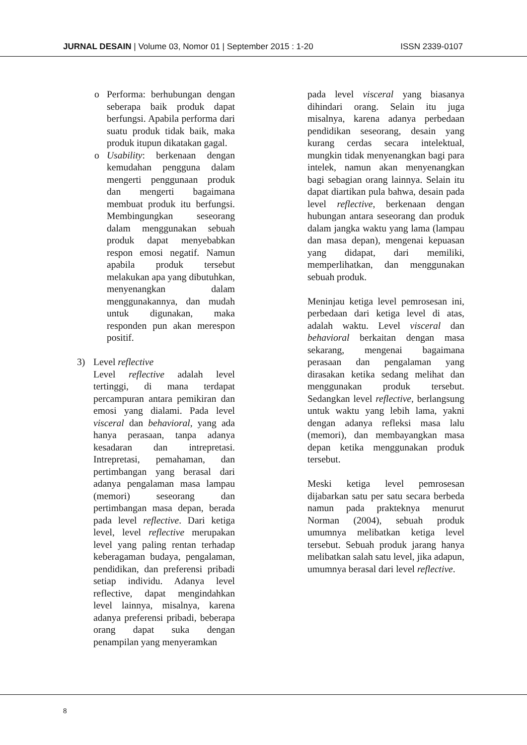JURNAL DESAIN | Volume 03, Nomor 01 | September 2015 : 1-20 ISSN 2339-0107
o Performa: berhubungan dengan seberapa baik produk dapat berfungsi. Apabila performa dari suatu produk tidak baik, maka produk itupun dikatakan gagal.
o Usability: berkenaan dengan kemudahan pengguna dalam mengerti penggunaan produk dan mengerti bagaimana membuat produk itu berfungsi. Membingungkan seseorang dalam menggunakan sebuah produk dapat menyebabkan respon emosi negatif. Namun apabila produk tersebut melakukan apa yang dibutuhkan, menyenangkan dalam menggunakannya, dan mudah untuk digunakan, maka responden pun akan merespon positif.
3) Level reflective
Level reflective adalah level tertinggi, di mana terdapat percampuran antara pemikiran dan emosi yang dialami. Pada level visceral dan behavioral, yang ada hanya perasaan, tanpa adanya kesadaran dan intrepretasi. Intrepretasi, pemahaman, dan pertimbangan yang berasal dari adanya pengalaman masa lampau (memori) seseorang dan pertimbangan masa depan, berada pada level reflective. Dari ketiga level, level reflective merupakan level yang paling rentan terhadap keberagaman budaya, pengalaman, pendidikan, dan preferensi pribadi setiap individu. Adanya level reflective, dapat mengindahkan level lainnya, misalnya, karena adanya preferensi pribadi, beberapa orang dapat suka dengan penampilan yang menyeramkan
pada level visceral yang biasanya dihindari orang. Selain itu juga misalnya, karena adanya perbedaan pendidikan seseorang, desain yang kurang cerdas secara intelektual, mungkin tidak menyenangkan bagi para intelek, namun akan menyenangkan bagi sebagian orang lainnya. Selain itu dapat diartikan pula bahwa, desain pada level reflective, berkenaan dengan hubungan antara seseorang dan produk dalam jangka waktu yang lama (lampau dan masa depan), mengenai kepuasan yang didapat, dari memiliki, memperlihatkan, dan menggunakan sebuah produk.
Meninjau ketiga level pemrosesan ini, perbedaan dari ketiga level di atas, adalah waktu. Level visceral dan behavioral berkaitan dengan masa sekarang, mengenai bagaimana perasaan dan pengalaman yang dirasakan ketika sedang melihat dan menggunakan produk tersebut. Sedangkan level reflective, berlangsung untuk waktu yang lebih lama, yakni dengan adanya refleksi masa lalu (memori), dan membayangkan masa depan ketika menggunakan produk tersebut.
Meski ketiga level pemrosesan dijabarkan satu per satu secara berbeda namun pada prakteknya menurut Norman (2004), sebuah produk umumnya melibatkan ketiga level tersebut. Sebuah produk jarang hanya melibatkan salah satu level, jika adapun, umumnya berasal dari level reflective.
8